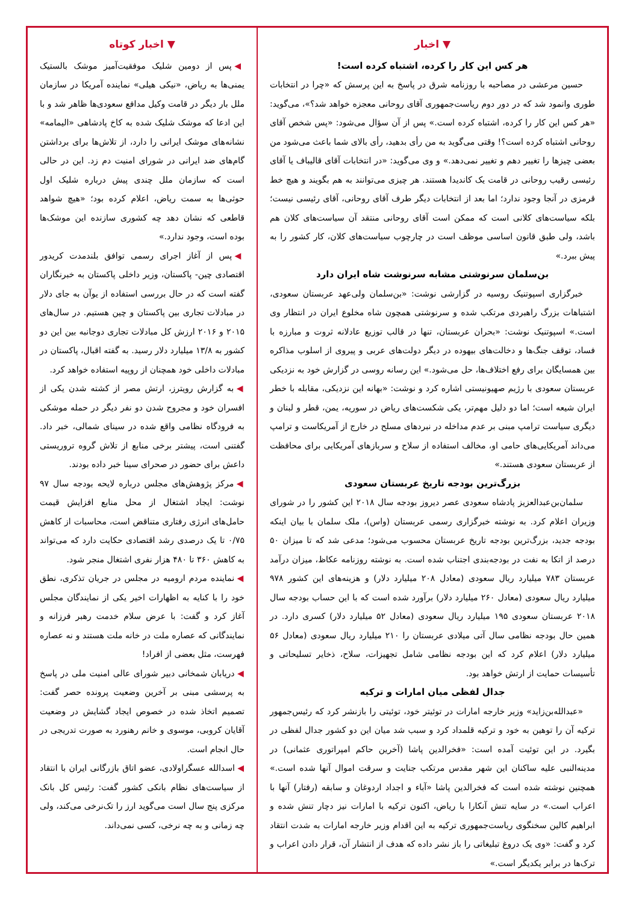▼ اخبار
هر کس این کار را کرده، اشتباه کرده است!
حسین مرعشی در مصاحبه با روزنامه شرق در پاسخ به این پرسش که «چرا در انتخابات طوری وانمود شد که در دور دوم ریاست‌جمهوری آقای روحانی معجزه خواهد شد؟»، می‌گوید: «هر کس این کار را کرده، اشتباه کرده است.» پس از آن سؤال می‌شود: «پس شخص آقای روحانی اشتباه کرده است؟! وقتی می‌گوید به من رأی بدهید، رأی بالای شما باعث می‌شود من بعضی چیزها را تغییر دهم و تغییر نمی‌دهد.» و وی می‌گوید: «در انتخابات آقای قالیباف یا آقای رئیسی رقیب روحانی در قامت یک کاندیدا هستند. هر چیزی می‌توانند به هم بگویند و هیچ خط قرمزی در آنجا وجود ندارد؛ اما بعد از انتخابات دیگر طرف آقای روحانی، آقای رئیسی نیست؛ بلکه سیاست‌های کلانی است که ممکن است آقای روحانی منتقد آن سیاست‌های کلان هم باشد، ولی طبق قانون اساسی موظف است در چارچوب سیاست‌های کلان، کار کشور را به پیش ببرد.»
بن‌سلمان سرنوشتی مشابه سرنوشت شاه ایران دارد
خبرگزاری اسپوتنیک روسیه در گزارشی نوشت: «بن‌سلمان ولی‌عهد عربستان سعودی، اشتباهات بزرگ راهبردی مرتکب شده و سرنوشتی همچون شاه مخلوع ایران در انتظار وی است.» اسپوتنیک نوشت: «بحران عربستان، تنها در قالب توزیع عادلانه ثروت و مبارزه با فساد، توقف جنگ‌ها و دخالت‌های بیهوده در دیگر دولت‌های عربی و پیروی از اسلوب مذاکره بین همسایگان برای رفع اختلاف‌ها، حل می‌شود.» این رسانه روسی در گزارش خود به نزدیکی عربستان سعودی با رژیم صهیونیستی اشاره کرد و نوشت: «بهانه این نزدیکی، مقابله با خطر ایران شیعه است؛ اما دو دلیل مهم‌تر، یکی شکست‌های ریاض در سوریه، یمن، قطر و لبنان و دیگری سیاست ترامپ مبنی بر عدم مداخله در نبردهای مسلح در خارج از آمریکاست و ترامپ می‌داند آمریکایی‌های حامی او، مخالف استفاده از سلاح و سربازهای آمریکایی برای محافظت از عربستان سعودی هستند.»
بزرگ‌ترین بودجه تاریخ عربستان سعودی
سلمان‌بن‌عبدالعزیز پادشاه سعودی عصر دیروز بودجه سال ۲۰۱۸ این کشور را در شورای وزیران اعلام کرد. به نوشته خبرگزاری رسمی عربستان (واس)، ملک سلمان با بیان اینکه بودجه جدید، بزرگ‌ترین بودجه تاریخ عربستان محسوب می‌شود؛ مدعی شد که تا میزان ۵۰ درصد از اتکا به نفت در بودجه‌بندی اجتناب شده است. به نوشته روزنامه عکاظ، میزان درآمد عربستان ۷۸۳ میلیارد ریال سعودی (معادل ۲۰۸ میلیارد دلار) و هزینه‌های این کشور ۹۷۸ میلیارد ریال سعودی (معادل ۲۶۰ میلیارد دلار) برآورد شده است که با این حساب بودجه سال ۲۰۱۸ عربستان سعودی ۱۹۵ میلیارد ریال سعودی (معادل ۵۲ میلیارد دلار) کسری دارد. در همین حال بودجه نظامی سال آتی میلادی عربستان را ۲۱۰ میلیارد ریال سعودی (معادل ۵۶ میلیارد دلار) اعلام کرد که این بودجه نظامی شامل تجهیزات، سلاح، ذخایر تسلیحاتی و تأسیسات حمایت از ارتش خواهد بود.
جدال لفظی میان امارات و ترکیه
«عبدالله‌بن‌زاید» وزیر خارجه امارات در توئیتر خود، توئیتی را بازنشر کرد که رئیس‌جمهور ترکیه آن را توهین به خود و ترکیه قلمداد کرد و سبب شد میان این دو کشور جدال لفظی در بگیرد. در این توئیت آمده است: «فخرالدین پاشا (آخرین حاکم امپراتوری عثمانی) در مدینه‌النبی علیه ساکنان این شهر مقدس مرتکب جنایت و سرقت اموال آنها شده است.» همچنین نوشته شده است که فخرالدین پاشا «آباء و اجداد اردوغان و سابقه (رفتار) آنها با اعراب است.» در سایه تنش آنکارا با ریاض، اکنون ترکیه با امارات نیز دچار تنش شده و ابراهیم کالین سخنگوی ریاست‌جمهوری ترکیه به این اقدام وزیر خارجه امارات به شدت انتقاد کرد و گفت: «وی یک دروغ تبلیغاتی را باز نشر داده که هدف از انتشار آن، قرار دادن اعراب و ترک‌ها در برابر یکدیگر است.»
▼ اخبار کوتاه
◀ پس از دومین شلیک موفقیت‌آمیز موشک بالستیک یمنی‌ها به ریاض، «نیکی هیلی» نماینده آمریکا در سازمان ملل بار دیگر در قامت وکیل مدافع سعودی‌ها ظاهر شد و با این ادعا که موشک شلیک شده به کاخ پادشاهی «الیمامه» نشانه‌های موشک ایرانی را دارد، از تلاش‌ها برای برداشتن گام‌های ضد ایرانی در شورای امنیت دم زد. این در حالی است که سازمان ملل چندی پیش درباره شلیک اول حوثی‌ها به سمت ریاض، اعلام کرده بود؛ «هیچ شواهد قاطعی که نشان دهد چه کشوری سازنده این موشک‌ها بوده است، وجود ندارد.»
◀ پس از آغاز اجرای رسمی توافق بلندمدت کریدور اقتصادی چین- پاکستان، وزیر داخلی پاکستان به خبرنگاران گفته است که در حال بررسی استفاده از یوآن به جای دلار در مبادلات تجاری بین پاکستان و چین هستیم. در سال‌های ۲۰۱۵ و ۲۰۱۶ ارزش کل مبادلات تجاری دوجانبه بین این دو کشور به ۱۳/۸ میلیارد دلار رسید. به گفته اقبال، پاکستان در مبادلات داخلی خود همچنان از روپیه استفاده خواهد کرد.
◀ به گزارش رویترز، ارتش مصر از کشته شدن یکی از افسران خود و مجروح شدن دو نفر دیگر در حمله موشکی به فرودگاه نظامی واقع شده در سینای شمالی، خبر داد. گفتنی است، پیشتر برخی منابع از تلاش گروه تروریستی داعش برای حضور در صحرای سینا خبر داده بودند.
◀ مرکز پژوهش‌های مجلس درباره لایحه بودجه سال ۹۷ نوشت: ایجاد اشتغال از محل منابع افزایش قیمت حامل‌های انرژی رفتاری متناقض است، محاسبات از کاهش ۰/۷۵ تا یک درصدی رشد اقتصادی حکایت دارد که می‌تواند به کاهش ۳۶۰ تا ۴۸۰ هزار نفری اشتغال منجر شود.
◀ نماینده مردم ارومیه در مجلس در جریان تذکری، نطق خود را با کنایه به اظهارات اخیر یکی از نمایندگان مجلس آغاز کرد و گفت: با عرض سلام خدمت رهبر فرزانه و نمایندگانی که عصاره ملت در خانه ملت هستند و نه عصاره فهرست، مثل بعضی از افراد!
◀ دریابان شمخانی دبیر شورای عالی امنیت ملی در پاسخ به پرسشی مبنی بر آخرین وضعیت پرونده حصر گفت: تصمیم اتخاذ شده در خصوص ایجاد گشایش در وضعیت آقایان کروبی، موسوی و خانم رهنورد به صورت تدریجی در حال انجام است.
◀ اسدالله عسگراولادی، عضو اتاق بازرگانی ایران با انتقاد از سیاست‌های نظام بانکی کشور گفت: رئیس کل بانک مرکزی پنج سال است می‌گوید ارز را تک‌نرخی می‌کند، ولی چه زمانی و به چه نرخی، کسی نمی‌داند.